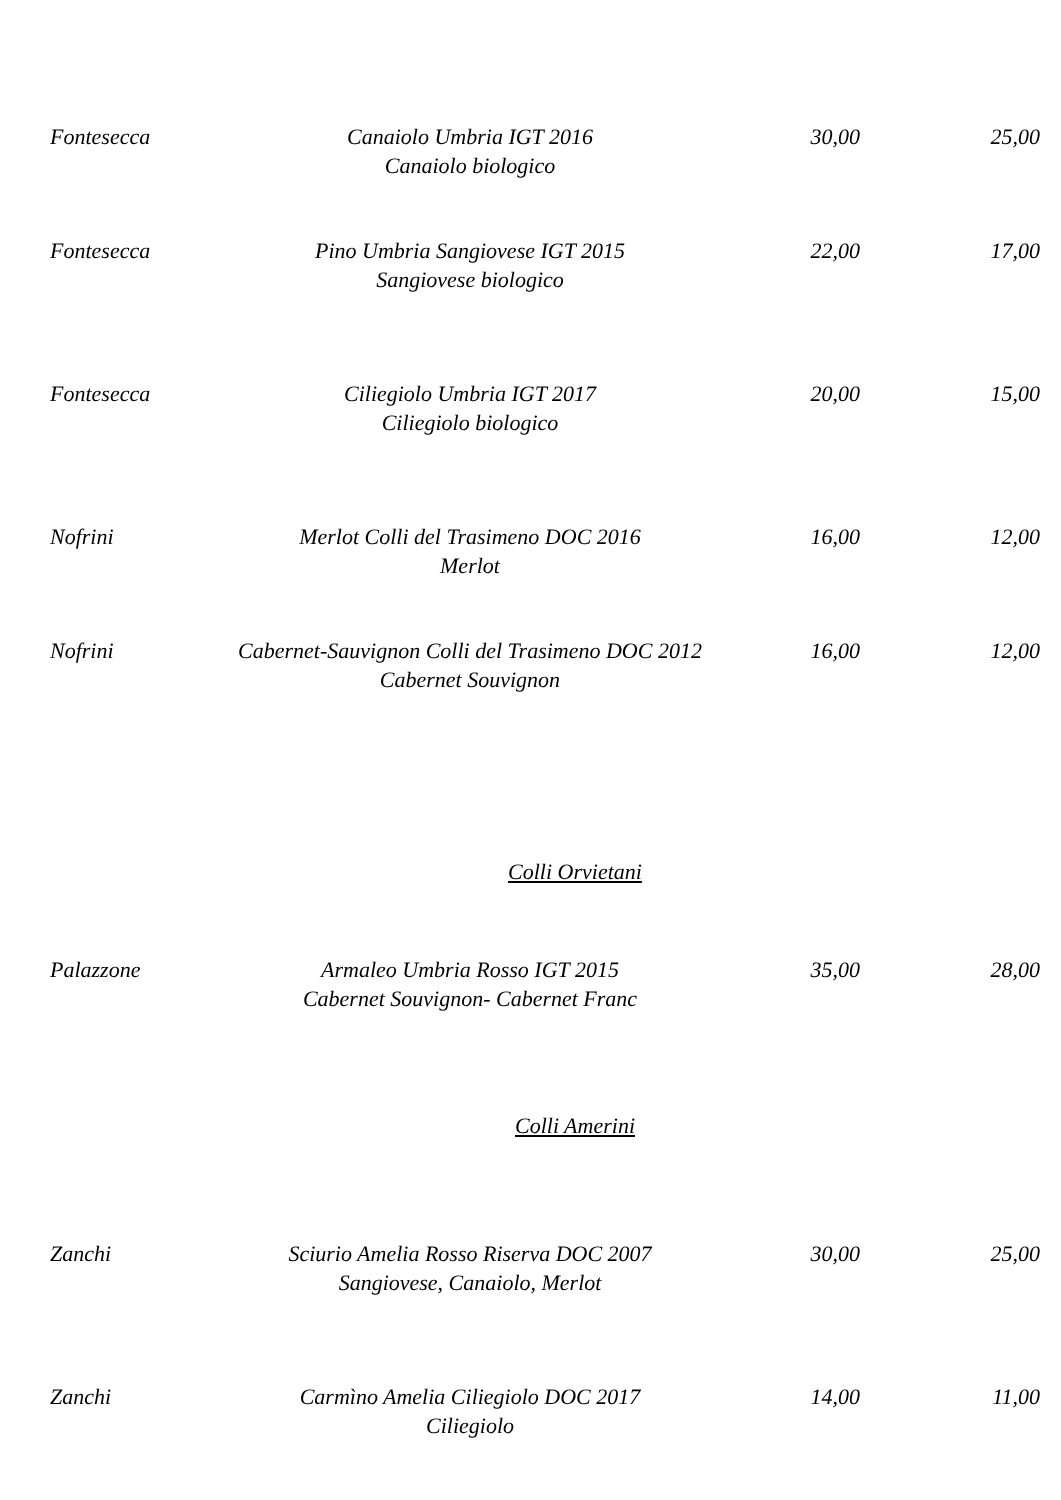| Fontesecca | Canaiolo Umbria IGT 2016 Canaiolo biologico | 30,00 | 25,00 |
| Fontesecca | Pino Umbria Sangiovese IGT 2015 Sangiovese biologico | 22,00 | 17,00 |
| Fontesecca | Ciliegiolo Umbria IGT 2017 Ciliegiolo biologico | 20,00 | 15,00 |
| Nofrini | Merlot Colli del Trasimeno DOC 2016 Merlot | 16,00 | 12,00 |
| Nofrini | Cabernet-Sauvignon Colli del Trasimeno DOC 2012 Cabernet Souvignon | 16,00 | 12,00 |
Colli Orvietani
| Palazzone | Armaleo Umbria Rosso IGT 2015 Cabernet Souvignon- Cabernet Franc | 35,00 | 28,00 |
Colli Amerini
| Zanchi | Sciurio Amelia Rosso Riserva DOC 2007 Sangiovese, Canaiolo, Merlot | 30,00 | 25,00 |
| Zanchi | Carmìno Amelia Ciliegiolo DOC 2017 Ciliegiolo | 14,00 | 11,00 |